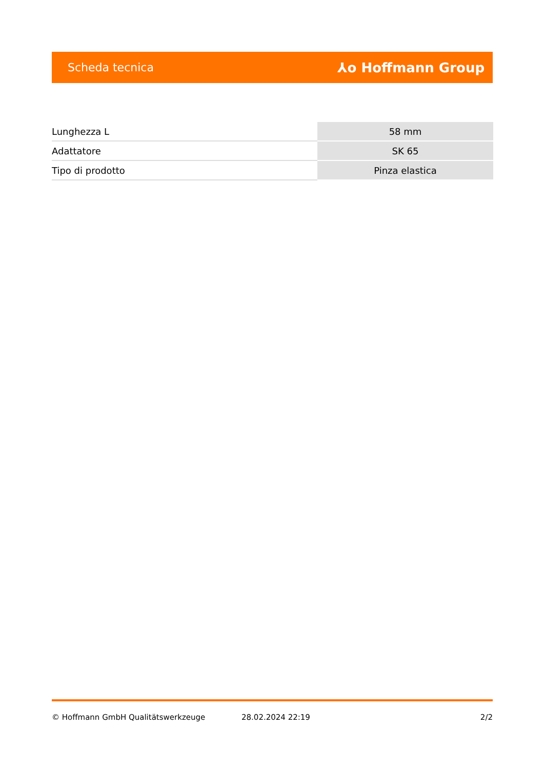Scheda tecnica ⅄o Hoffmann Group
| Lunghezza L | 58 mm |
| Adattatore | SK 65 |
| Tipo di prodotto | Pinza elastica |
© Hoffmann GmbH Qualitätswerkzeuge 28.02.2024 22:19 2/2